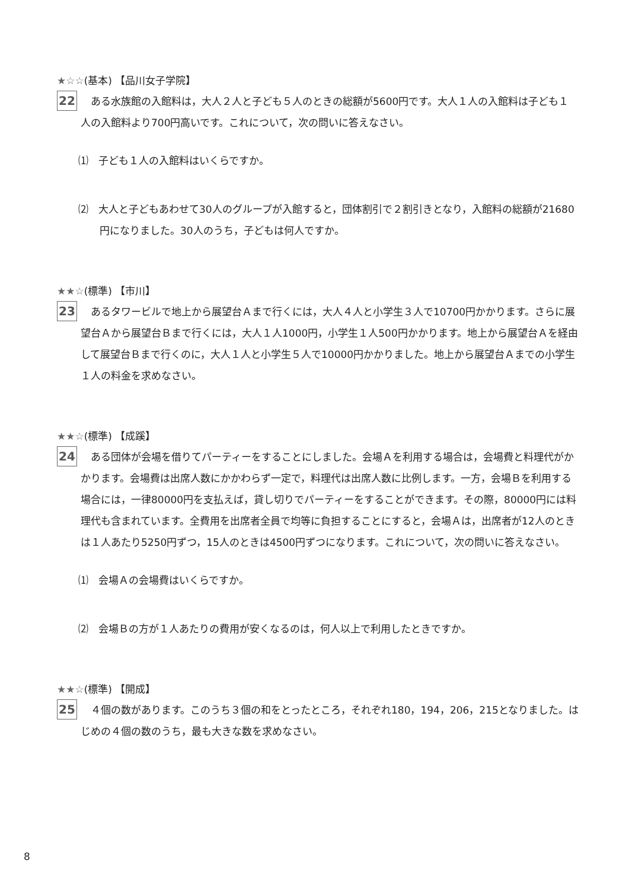★☆☆(基本) 【品川女子学院】
22
　ある水族館の入館料は，大人２人と子ども５人のときの総額が5600円です。大人１人の入館料は子ども１人の入館料より700円高いです。これについて，次の問いに答えなさい。
⑴　子ども１人の入館料はいくらですか。
⑵　大人と子どもあわせて30人のグループが入館すると，団体割引で２割引きとなり，入館料の総額が21680円になりました。30人のうち，子どもは何人ですか。
★★☆(標準) 【市川】
23
　あるタワービルで地上から展望台Ａまで行くには，大人４人と小学生３人で10700円かかります。さらに展望台Ａから展望台Ｂまで行くには，大人１人1000円，小学生１人500円かかります。地上から展望台Ａを経由して展望台Ｂまで行くのに，大人１人と小学生５人で10000円かかりました。地上から展望台Ａまでの小学生１人の料金を求めなさい。
★★☆(標準) 【成蹊】
24
　ある団体が会場を借りてパーティーをすることにしました。会場Ａを利用する場合は，会場費と料理代がかかります。会場費は出席人数にかかわらず一定で，料理代は出席人数に比例します。一方，会場Ｂを利用する場合には，一律80000円を支払えば，貸し切りでパーティーをすることができます。その際，80000円には料理代も含まれています。全費用を出席者全員で均等に負担することにすると，会場Ａは，出席者が12人のときは１人あたり5250円ずつ，15人のときは4500円ずつになります。これについて，次の問いに答えなさい。
⑴　会場Ａの会場費はいくらですか。
⑵　会場Ｂの方が１人あたりの費用が安くなるのは，何人以上で利用したときですか。
★★☆(標準) 【開成】
25
　４個の数があります。このうち３個の和をとったところ，それぞれ180，194，206，215となりました。はじめの４個の数のうち，最も大きな数を求めなさい。
8